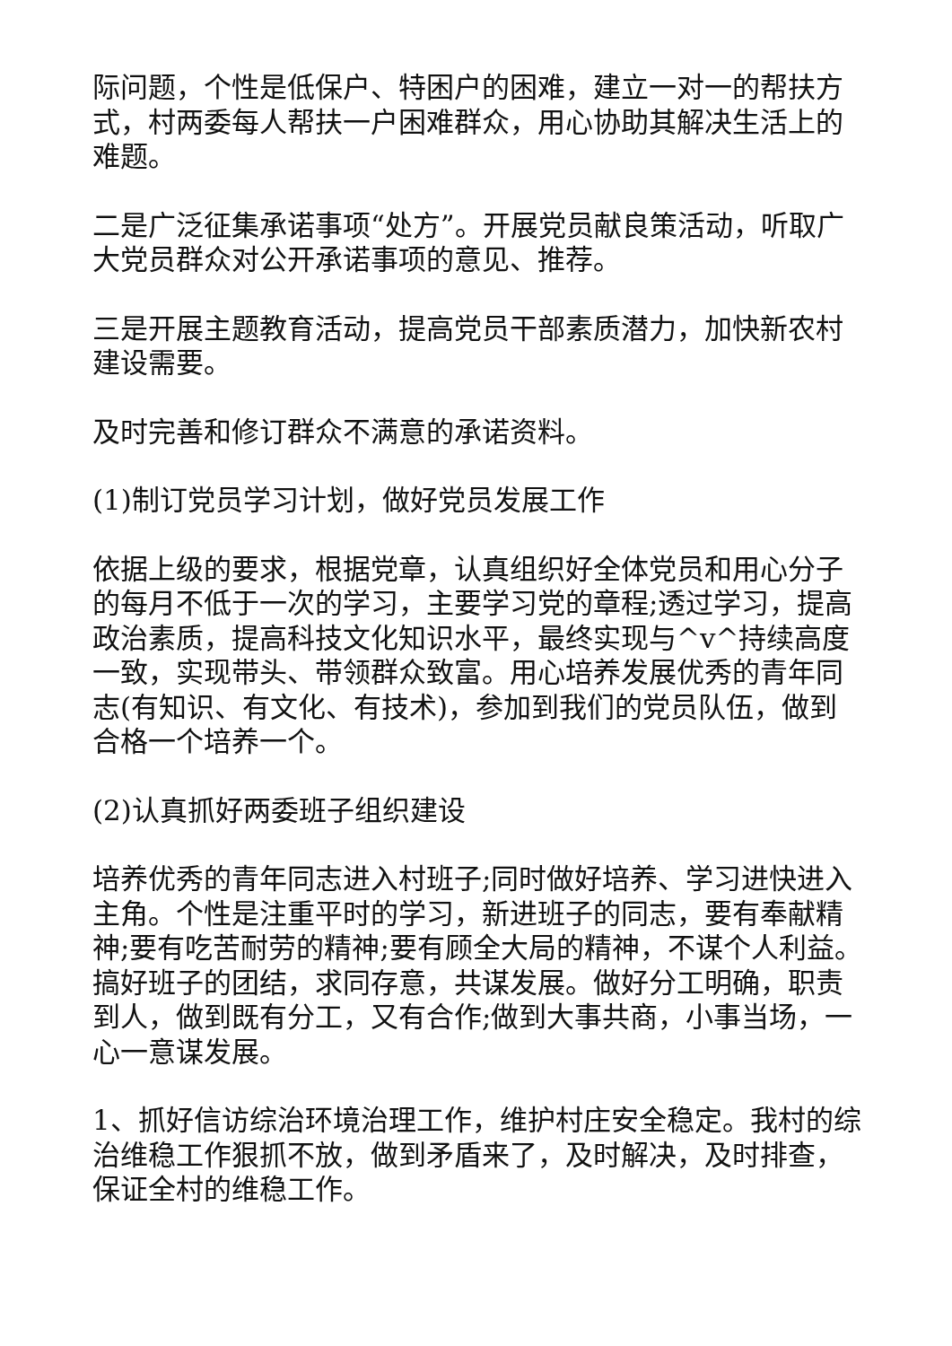际问题，个性是低保户、特困户的困难，建立一对一的帮扶方式，村两委每人帮扶一户困难群众，用心协助其解决生活上的难题。
二是广泛征集承诺事项“处方”。开展党员献良策活动，听取广大党员群众对公开承诺事项的意见、推荐。
三是开展主题教育活动，提高党员干部素质潜力，加快新农村建设需要。
及时完善和修订群众不满意的承诺资料。
(1)制订党员学习计划，做好党员发展工作
依据上级的要求，根据党章，认真组织好全体党员和用心分子的每月不低于一次的学习，主要学习党的章程;透过学习，提高政治素质，提高科技文化知识水平，最终实现与^v^持续高度一致，实现带头、带领群众致富。用心培养发展优秀的青年同志(有知识、有文化、有技术)，参加到我们的党员队伍，做到合格一个培养一个。
(2)认真抓好两委班子组织建设
培养优秀的青年同志进入村班子;同时做好培养、学习进快进入主角。个性是注重平时的学习，新进班子的同志，要有奉献精神;要有吃苦耐劳的精神;要有顾全大局的精神，不谋个人利益。搞好班子的团结，求同存意，共谋发展。做好分工明确，职责到人，做到既有分工，又有合作;做到大事共商，小事当场，一心一意谋发展。
1、抓好信访综治环境治理工作，维护村庄安全稳定。我村的综治维稳工作狠抓不放，做到矛盾来了，及时解决，及时排查，保证全村的维稳工作。